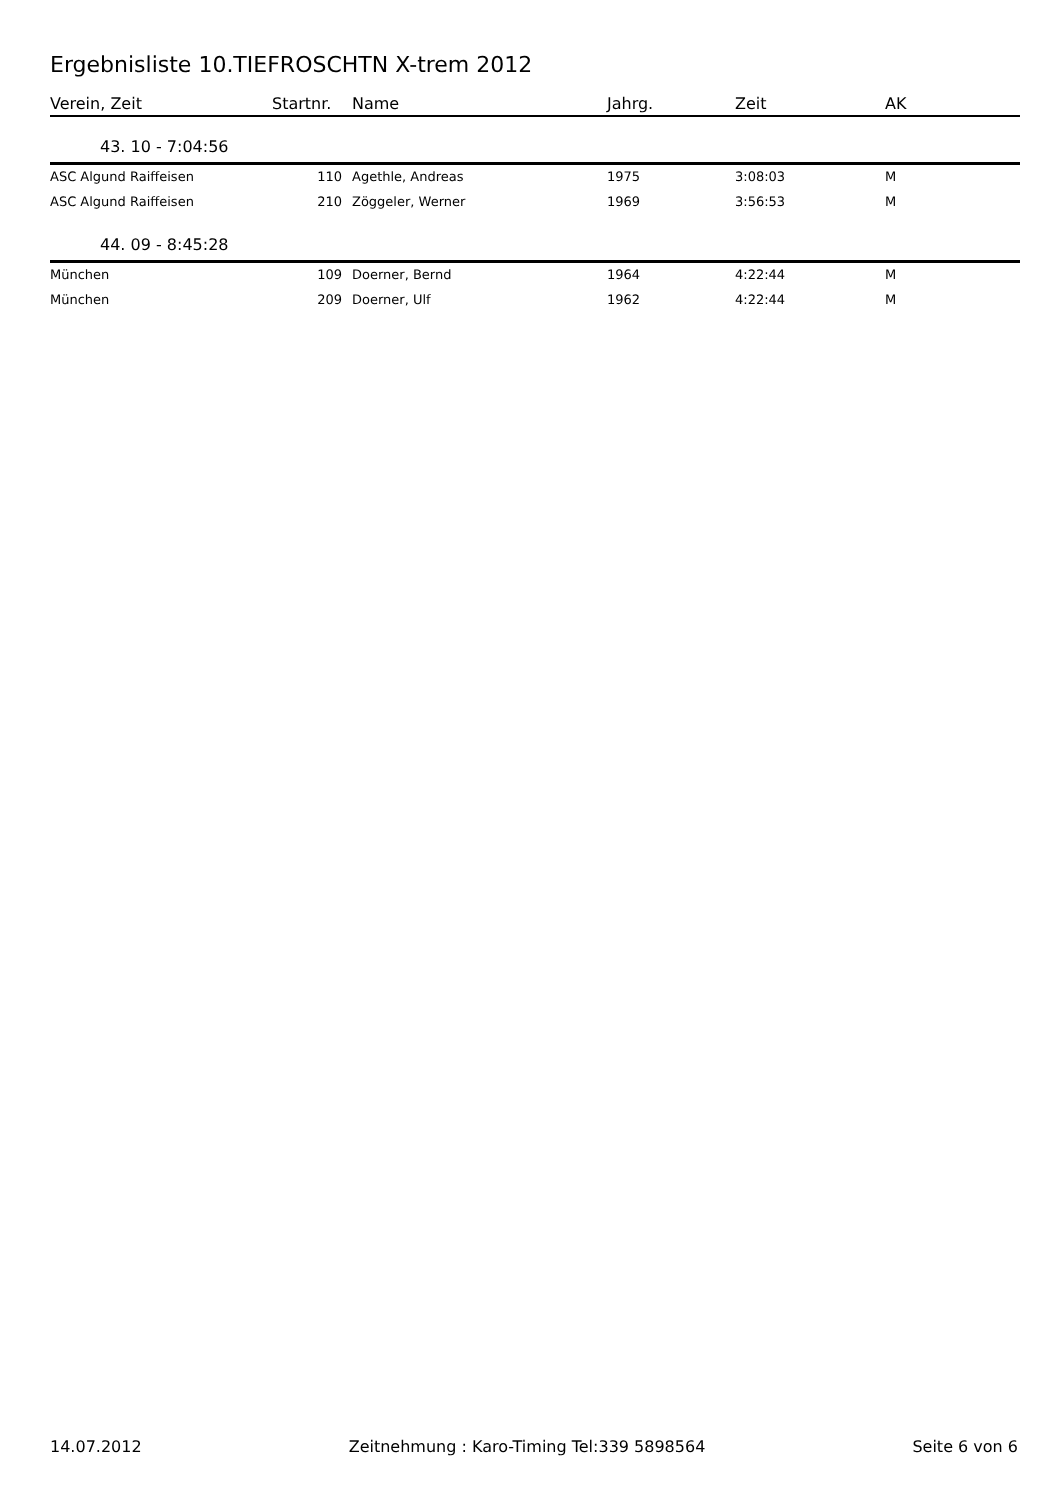Ergebnisliste 10.TIEFROSCHTN X-trem 2012
| Verein, Zeit | Startnr. | Name | Jahrg. | Zeit | AK |
| --- | --- | --- | --- | --- | --- |
| 43. 10 - 7:04:56 | | | | | |
| ASC Algund Raiffeisen | 110 | Agethle, Andreas | 1975 | 3:08:03 | M |
| ASC Algund Raiffeisen | 210 | Zöggeler, Werner | 1969 | 3:56:53 | M |
| 44. 09 - 8:45:28 | | | | | |
| München | 109 | Doerner, Bernd | 1964 | 4:22:44 | M |
| München | 209 | Doerner, Ulf | 1962 | 4:22:44 | M |
14.07.2012 Zeitnehmung : Karo-Timing Tel:339 5898564 Seite 6 von 6